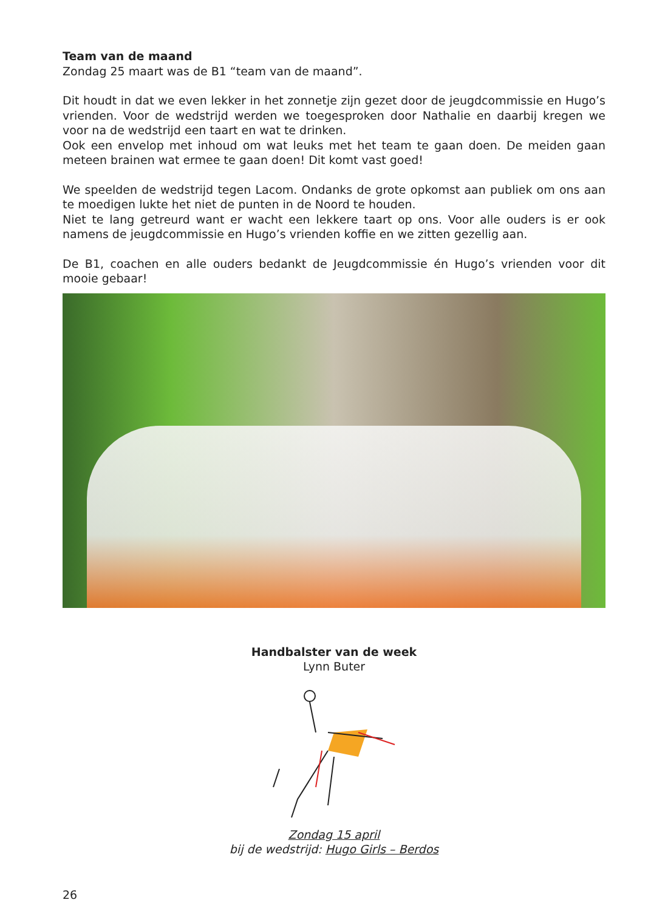Team van de maand
Zondag 25 maart was de B1 “team van de maand”.
Dit houdt in dat we even lekker in het zonnetje zijn gezet door de jeugdcommissie en Hugo’s vrienden. Voor de wedstrijd werden we toegesproken door Nathalie en daarbij kregen we voor na de wedstrijd een taart en wat te drinken.
Ook een envelop met inhoud om wat leuks met het team te gaan doen. De meiden gaan meteen brainen wat ermee te gaan doen! Dit komt vast goed!
We speelden de wedstrijd tegen Lacom. Ondanks de grote opkomst aan publiek om ons aan te moedigen lukte het niet de punten in de Noord te houden.
Niet te lang getreurd want er wacht een lekkere taart op ons. Voor alle ouders is er ook namens de jeugdcommissie en Hugo’s vrienden koffie en we zitten gezellig aan.
De B1, coachen en alle ouders bedankt de Jeugdcommissie én Hugo’s vrienden voor dit mooie gebaar!
Handbalster van de week
Lynn Buter
Zondag 15 april
bij de wedstrijd: Hugo Girls – Berdos
26